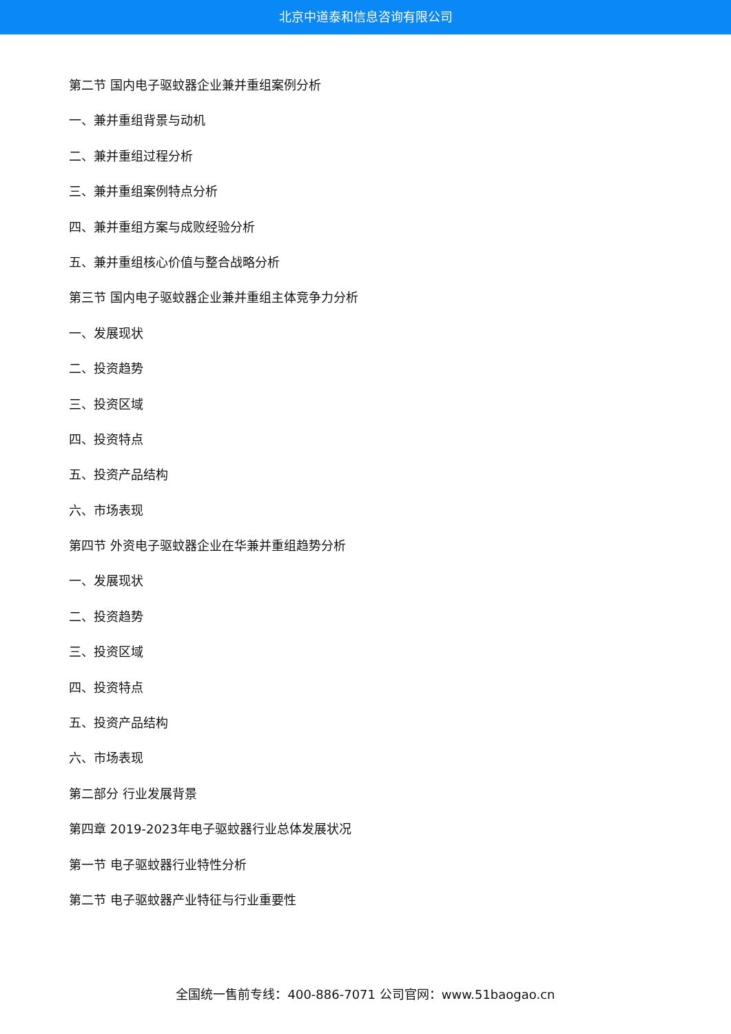北京中道泰和信息咨询有限公司
第二节 国内电子驱蚊器企业兼并重组案例分析
一、兼并重组背景与动机
二、兼并重组过程分析
三、兼并重组案例特点分析
四、兼并重组方案与成败经验分析
五、兼并重组核心价值与整合战略分析
第三节 国内电子驱蚊器企业兼并重组主体竞争力分析
一、发展现状
二、投资趋势
三、投资区域
四、投资特点
五、投资产品结构
六、市场表现
第四节 外资电子驱蚊器企业在华兼并重组趋势分析
一、发展现状
二、投资趋势
三、投资区域
四、投资特点
五、投资产品结构
六、市场表现
第二部分 行业发展背景
第四章 2019-2023年电子驱蚊器行业总体发展状况
第一节 电子驱蚊器行业特性分析
第二节 电子驱蚊器产业特征与行业重要性
全国统一售前专线：400-886-7071 公司官网：www.51baogao.cn